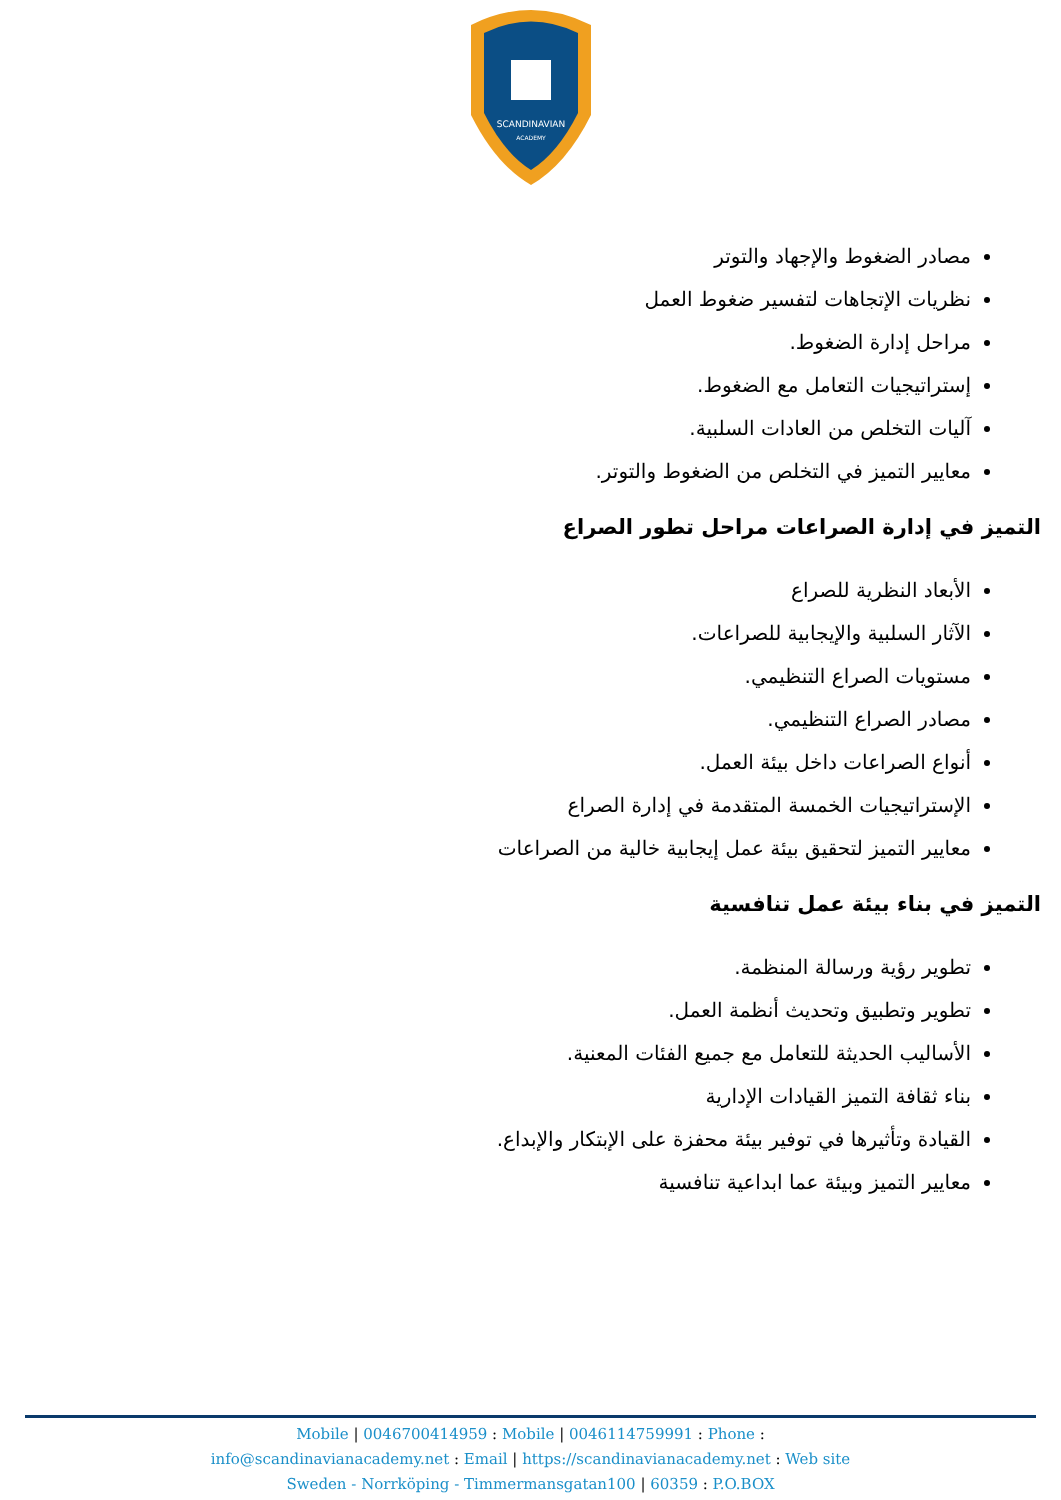SCANDINAVIAN
ACADEMY
مصادر الضغوط والإجهاد والتوتر
نظريات الإتجاهات لتفسير ضغوط العمل
مراحل إدارة الضغوط.
إستراتيجيات التعامل مع الضغوط.
آليات التخلص من العادات السلبية.
معايير التميز في التخلص من الضغوط والتوتر.
التميز في إدارة الصراعات مراحل تطور الصراع
الأبعاد النظرية للصراع
الآثار السلبية والإيجابية للصراعات.
مستويات الصراع التنظيمي.
مصادر الصراع التنظيمي.
أنواع الصراعات داخل بيئة العمل.
الإستراتيجيات الخمسة المتقدمة في إدارة الصراع
معايير التميز لتحقيق بيئة عمل إيجابية خالية من الصراعات
التميز في بناء بيئة عمل تنافسية
تطوير رؤية ورسالة المنظمة.
تطوير وتطبيق وتحديث أنظمة العمل.
الأساليب الحديثة للتعامل مع جميع الفئات المعنية.
بناء ثقافة التميز القيادات الإدارية
القيادة وتأثيرها في توفير بيئة محفزة على الإبتكار والإبداع.
معايير التميز وبيئة عما ابداعية تنافسية
Mobile | 0046700414959 : Mobile | 0046114759991 : Phone :
info@scandinavianacademy.net : Email | https://scandinavianacademy.net : Web site
Sweden - Norrköping - Timmermansgatan100 | 60359 : P.O.BOX